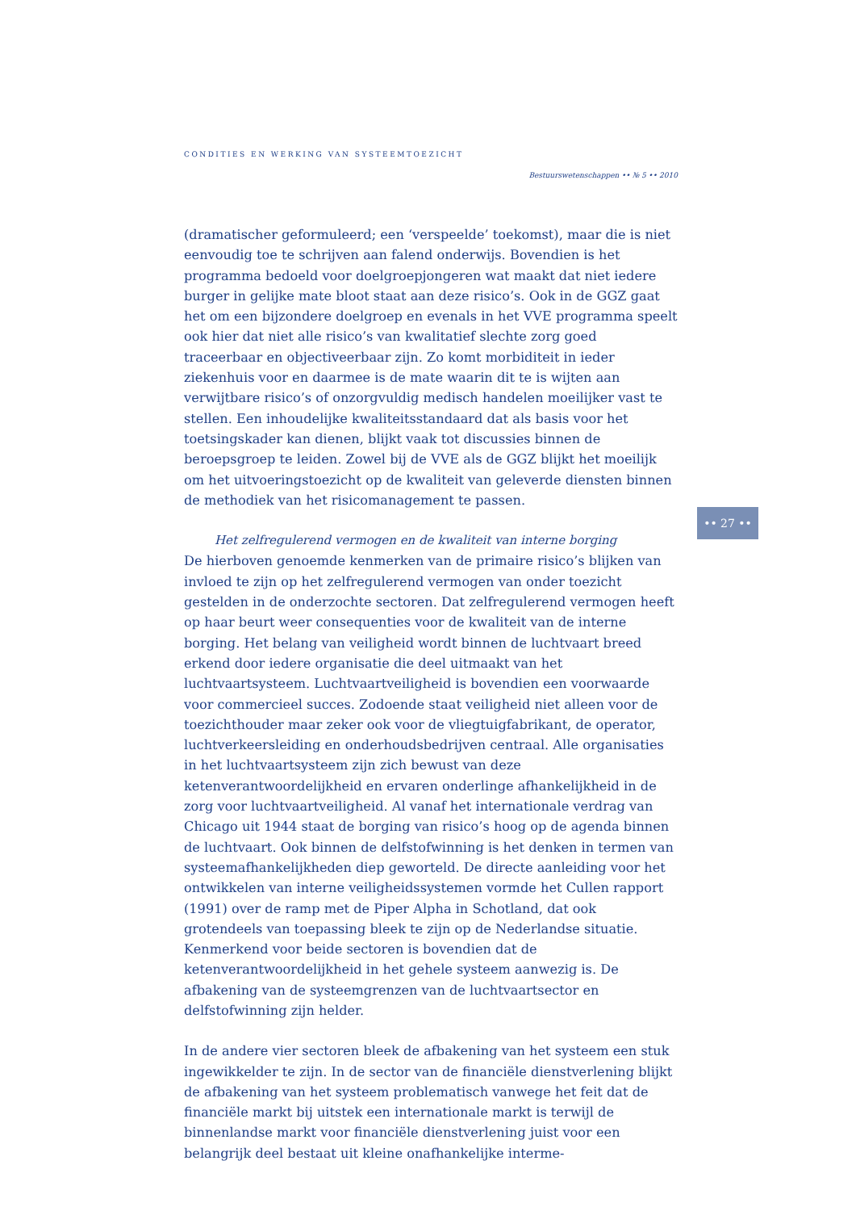CONDITIES EN WERKING VAN SYSTEEMTOEZICHT
Bestuurswetenschappen •• № 5 •• 2010
•• 27 ••
(dramatischer geformuleerd; een ‘verspeelde’ toekomst), maar die is niet eenvoudig toe te schrijven aan falend onderwijs. Bovendien is het programma bedoeld voor doelgroepjongeren wat maakt dat niet iedere burger in gelijke mate bloot staat aan deze risico’s. Ook in de GGZ gaat het om een bijzondere doelgroep en evenals in het VVE programma speelt ook hier dat niet alle risico’s van kwalitatief slechte zorg goed traceerbaar en objectiveerbaar zijn. Zo komt morbiditeit in ieder ziekenhuis voor en daarmee is de mate waarin dit te is wijten aan verwijtbare risico’s of onzorgvuldig medisch handelen moeilijker vast te stellen. Een inhoudelijke kwaliteitsstandaard dat als basis voor het toetsingskader kan dienen, blijkt vaak tot discussies binnen de beroepsgroep te leiden. Zowel bij de VVE als de GGZ blijkt het moeilijk om het uitvoeringstoezicht op de kwaliteit van geleverde diensten binnen de methodiek van het risicomanagement te passen.
Het zelfregulerend vermogen en de kwaliteit van interne borging
De hierboven genoemde kenmerken van de primaire risico’s blijken van invloed te zijn op het zelfregulerend vermogen van onder toezicht gestelden in de onderzochte sectoren. Dat zelfregulerend vermogen heeft op haar beurt weer consequenties voor de kwaliteit van de interne borging. Het belang van veiligheid wordt binnen de luchtvaart breed erkend door iedere organisatie die deel uitmaakt van het luchtvaartsysteem. Luchtvaartveiligheid is bovendien een voorwaarde voor commercieel succes. Zodoende staat veiligheid niet alleen voor de toezichthouder maar zeker ook voor de vliegtuigfabrikant, de operator, luchtverkeersleiding en onderhoudsbedrijven centraal. Alle organisaties in het luchtvaartsysteem zijn zich bewust van deze ketenverantwoordelijkheid en ervaren onderlinge afhankelijkheid in de zorg voor luchtvaartveiligheid. Al vanaf het internationale verdrag van Chicago uit 1944 staat de borging van risico’s hoog op de agenda binnen de luchtvaart. Ook binnen de delfstofwinning is het denken in termen van systeemafhankelijkheden diep geworteld. De directe aanleiding voor het ontwikkelen van interne veiligheidssystemen vormde het Cullen rapport (1991) over de ramp met de Piper Alpha in Schotland, dat ook grotendeels van toepassing bleek te zijn op de Nederlandse situatie. Kenmerkend voor beide sectoren is bovendien dat de ketenverantwoordelijkheid in het gehele systeem aanwezig is. De afbakening van de systeemgrenzen van de luchtvaartsector en delfstofwinning zijn helder.
In de andere vier sectoren bleek de afbakening van het systeem een stuk ingewikkelder te zijn. In de sector van de financiële dienstverlening blijkt de afbakening van het systeem problematisch vanwege het feit dat de financiële markt bij uitstek een internationale markt is terwijl de binnenlandse markt voor financiële dienstverlening juist voor een belangrijk deel bestaat uit kleine onafhankelijke interme-